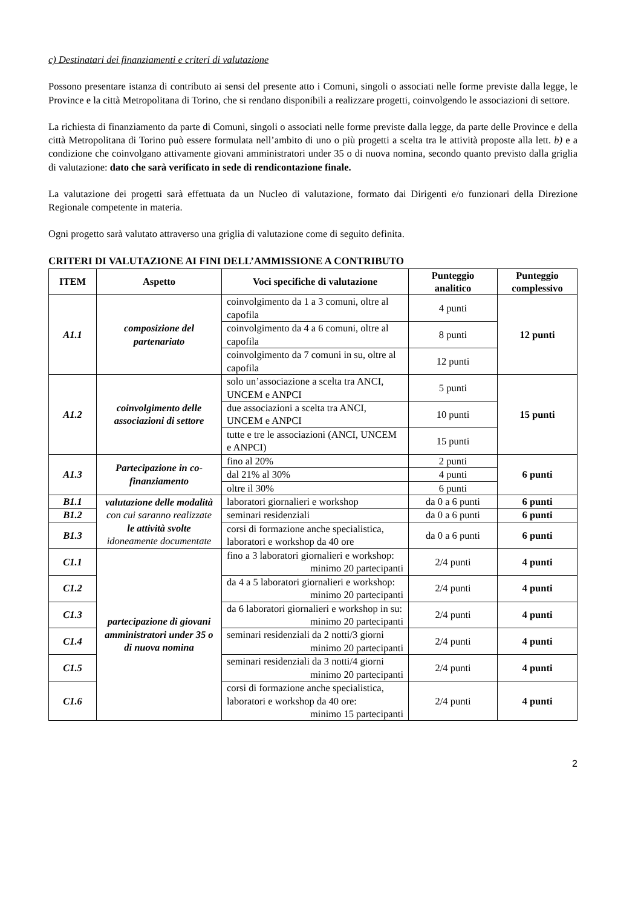c) Destinatari dei finanziamenti e criteri di valutazione
Possono presentare istanza di contributo ai sensi del presente atto i Comuni, singoli o associati nelle forme previste dalla legge, le Province e la città Metropolitana di Torino, che si rendano disponibili a realizzare progetti, coinvolgendo le associazioni di settore.
La richiesta di finanziamento da parte di Comuni, singoli o associati nelle forme previste dalla legge, da parte delle Province e della città Metropolitana di Torino può essere formulata nell’ambito di uno o più progetti a scelta tra le attività proposte alla lett. b) e a condizione che coinvolgano attivamente giovani amministratori under 35 o di nuova nomina, secondo quanto previsto dalla griglia di valutazione: dato che sarà verificato in sede di rendicontazione finale.
La valutazione dei progetti sarà effettuata da un Nucleo di valutazione, formato dai Dirigenti e/o funzionari della Direzione Regionale competente in materia.
Ogni progetto sarà valutato attraverso una griglia di valutazione come di seguito definita.
CRITERI DI VALUTAZIONE AI FINI DELL’AMMISSIONE A CONTRIBUTO
| ITEM | Aspetto | Voci specifiche di valutazione | Punteggio analitico | Punteggio complessivo |
| --- | --- | --- | --- | --- |
| A1.1 | composizione del partenariato | coinvolgimento da 1 a 3 comuni, oltre al capofila | 4 punti | 12 punti |
| | | coinvolgimento da 4 a 6 comuni, oltre al capofila | 8 punti | |
| | | coinvolgimento da 7 comuni in su, oltre al capofila | 12 punti | |
| A1.2 | coinvolgimento delle associazioni di settore | solo un’associazione a scelta tra ANCI, UNCEM e ANPCI | 5 punti | 15 punti |
| | | due associazioni a scelta tra ANCI, UNCEM e ANPCI | 10 punti | |
| | | tutte e tre le associazioni (ANCI, UNCEM e ANPCI) | 15 punti | |
| A1.3 | Partecipazione in co-finanziamento | fino al 20% | 2 punti | 6 punti |
| | | dal 21% al 30% | 4 punti | |
| | | oltre il 30% | 6 punti | |
| B1.1 | valutazione delle modalità con cui saranno realizzate le attività svolte idoneamente documentate | laboratori giornalieri e workshop | da 0 a 6 punti | 6 punti |
| B1.2 | | seminari residenziali | da 0 a 6 punti | 6 punti |
| B1.3 | | corsi di formazione anche specialistica, laboratori e workshop da 40 ore | da 0 a 6 punti | 6 punti |
| C1.1 | partecipazione di giovani amministratori under 35 o di nuova nomina | fino a 3 laboratori giornalieri e workshop: minimo 20 partecipanti | 2/4 punti | 4 punti |
| C1.2 | | da 4 a 5 laboratori giornalieri e workshop: minimo 20 partecipanti | 2/4 punti | 4 punti |
| C1.3 | | da 6 laboratori giornalieri e workshop in su: minimo 20 partecipanti | 2/4 punti | 4 punti |
| C1.4 | | seminari residenziali da 2 notti/3 giorni minimo 20 partecipanti | 2/4 punti | 4 punti |
| C1.5 | | seminari residenziali da 3 notti/4 giorni minimo 20 partecipanti | 2/4 punti | 4 punti |
| C1.6 | | corsi di formazione anche specialistica, laboratori e workshop da 40 ore: minimo 15 partecipanti | 2/4 punti | 4 punti |
2